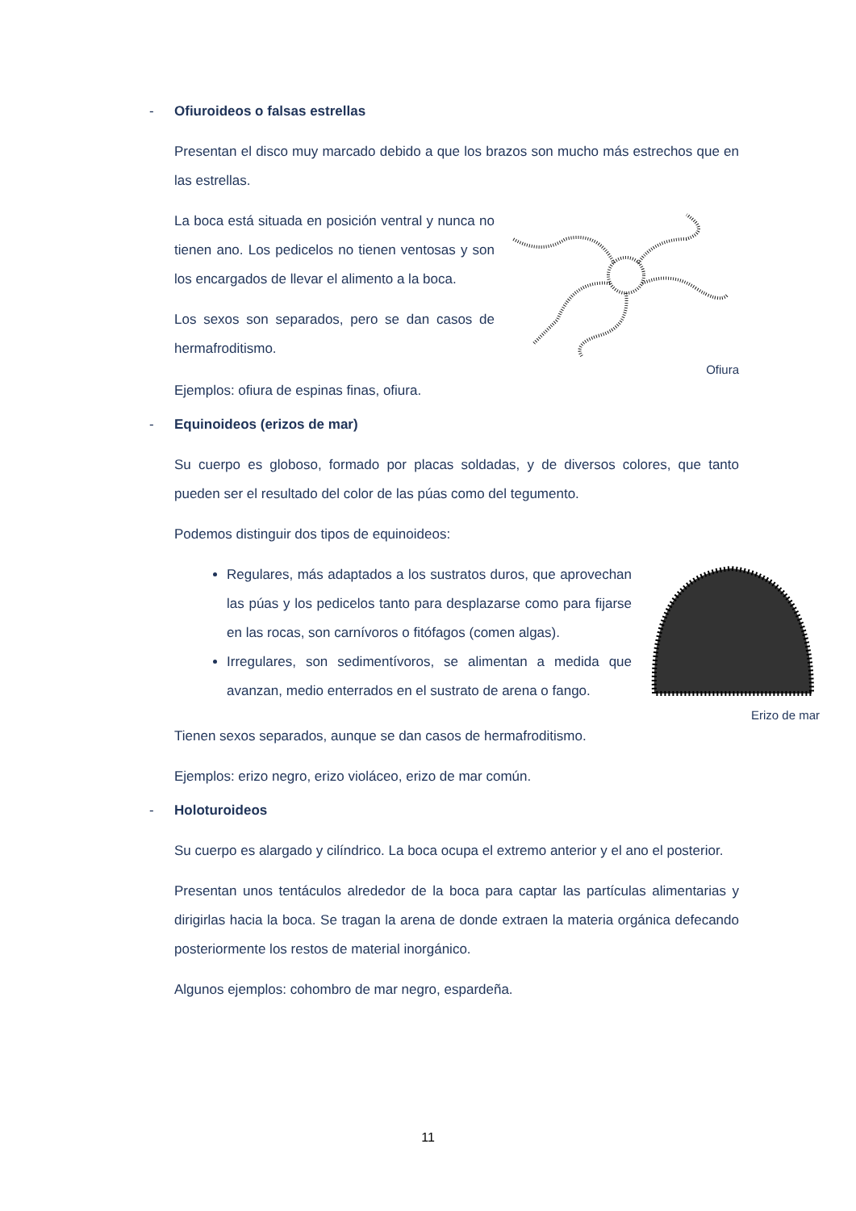- Ofiuroideos o falsas estrellas
Presentan el disco muy marcado debido a que los brazos son mucho más estrechos que en las estrellas.
La boca está situada en posición ventral y nunca no tienen ano. Los pedicelos no tienen ventosas y son los encargados de llevar el alimento a la boca.
Los sexos son separados, pero se dan casos de hermafroditismo.
Ofiura
Ejemplos: ofiura de espinas finas, ofiura.
- Equinoideos (erizos de mar)
Su cuerpo es globoso, formado por placas soldadas, y de diversos colores, que tanto pueden ser el resultado del color de las púas como del tegumento.
Podemos distinguir dos tipos de equinoideos:
Regulares, más adaptados a los sustratos duros, que aprovechan las púas y los pedicelos tanto para desplazarse como para fijarse en las rocas, son carnívoros o fitófagos (comen algas).
Irregulares, son sedimentívoros, se alimentan a medida que avanzan, medio enterrados en el sustrato de arena o fango.
Erizo de mar
Tienen sexos separados, aunque se dan casos de hermafroditismo.
Ejemplos: erizo negro, erizo violáceo, erizo de mar común.
- Holoturoideos
Su cuerpo es alargado y cilíndrico. La boca ocupa el extremo anterior y el ano el posterior.
Presentan unos tentáculos alrededor de la boca para captar las partículas alimentarias y dirigirlas hacia la boca. Se tragan la arena de donde extraen la materia orgánica defecando posteriormente los restos de material inorgánico.
Algunos ejemplos: cohombro de mar negro, espardeña.
11